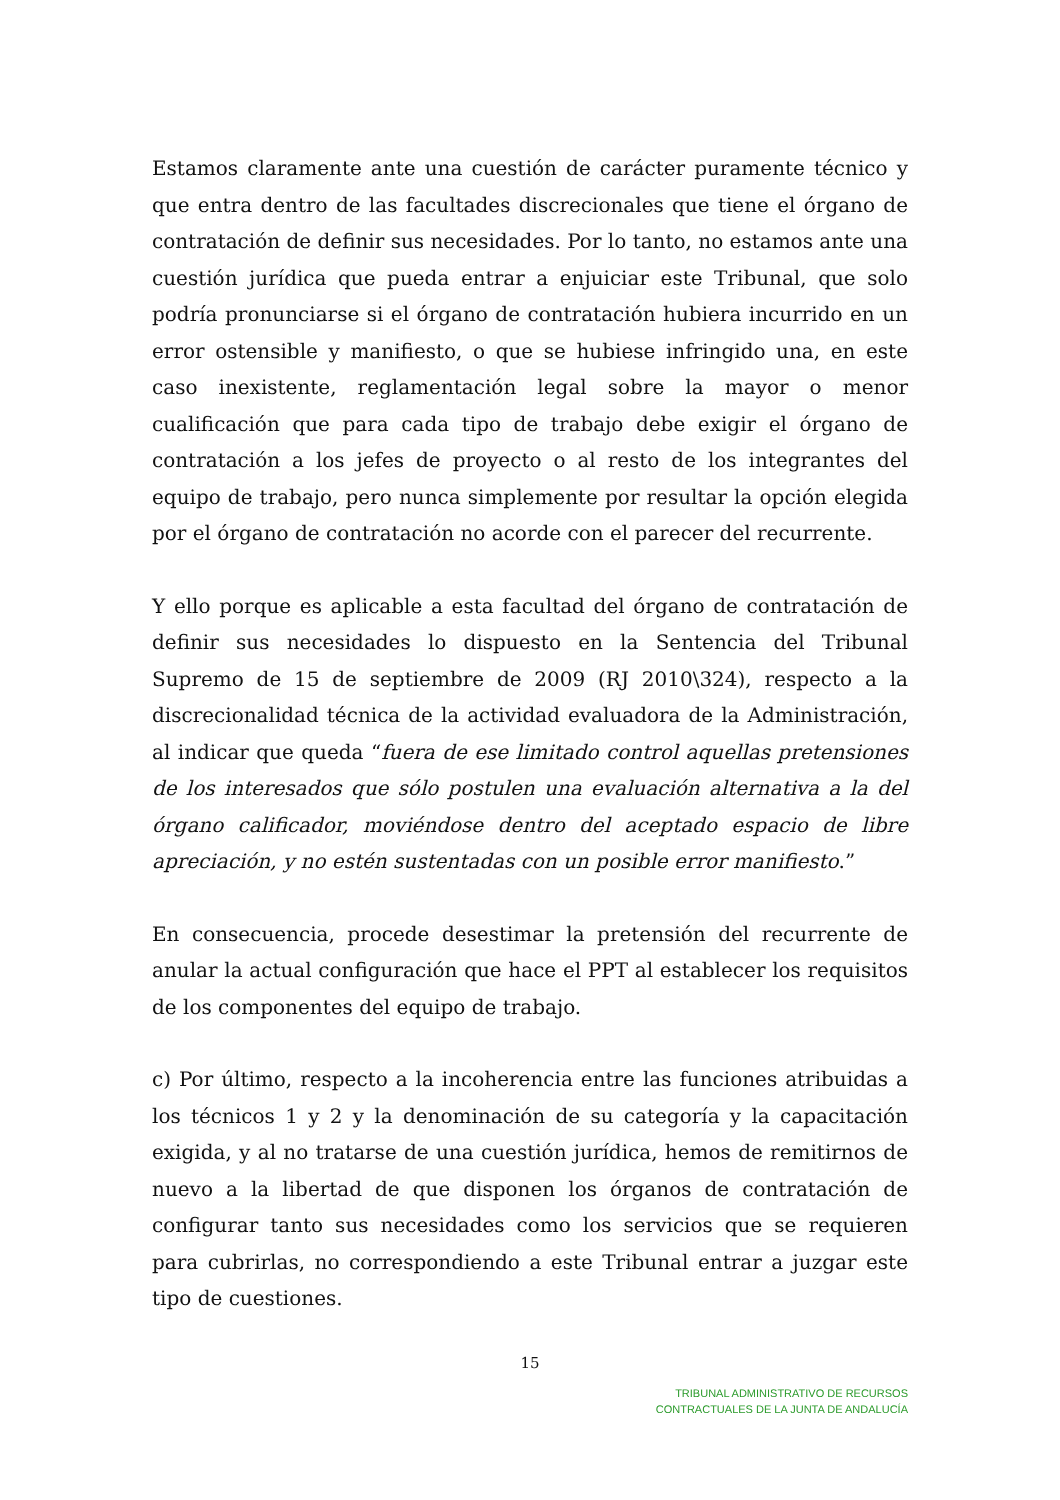Estamos claramente ante una cuestión de carácter puramente técnico y que entra dentro de las facultades discrecionales que tiene el órgano de contratación de definir sus necesidades. Por lo tanto, no estamos ante una cuestión jurídica que pueda entrar a enjuiciar este Tribunal, que solo podría pronunciarse si el órgano de contratación hubiera incurrido en un error ostensible y manifiesto, o que se hubiese infringido una, en este caso inexistente, reglamentación legal sobre la mayor o menor cualificación que para cada tipo de trabajo debe exigir el órgano de contratación a los jefes de proyecto o al resto de los integrantes del equipo de trabajo, pero nunca simplemente por resultar la opción elegida por el órgano de contratación no acorde con el parecer del recurrente.
Y ello porque es aplicable a esta facultad del órgano de contratación de definir sus necesidades lo dispuesto en la Sentencia del Tribunal Supremo de 15 de septiembre de 2009 (RJ 2010\324), respecto a la discrecionalidad técnica de la actividad evaluadora de la Administración, al indicar que queda “fuera de ese limitado control aquellas pretensiones de los interesados que sólo postulen una evaluación alternativa a la del órgano calificador, moviéndose dentro del aceptado espacio de libre apreciación, y no estén sustentadas con un posible error manifiesto.”
En consecuencia, procede desestimar la pretensión del recurrente de anular la actual configuración que hace el PPT al establecer los requisitos de los componentes del equipo de trabajo.
c) Por último, respecto a la incoherencia entre las funciones atribuidas a los técnicos 1 y 2 y la denominación de su categoría y la capacitación exigida, y al no tratarse de una cuestión jurídica, hemos de remitirnos de nuevo a la libertad de que disponen los órganos de contratación de configurar tanto sus necesidades como los servicios que se requieren para cubrirlas, no correspondiendo a este Tribunal entrar a juzgar este tipo de cuestiones.
15
TRIBUNAL ADMINISTRATIVO DE RECURSOS
CONTRACTUALES DE LA JUNTA DE ANDALUCÍA